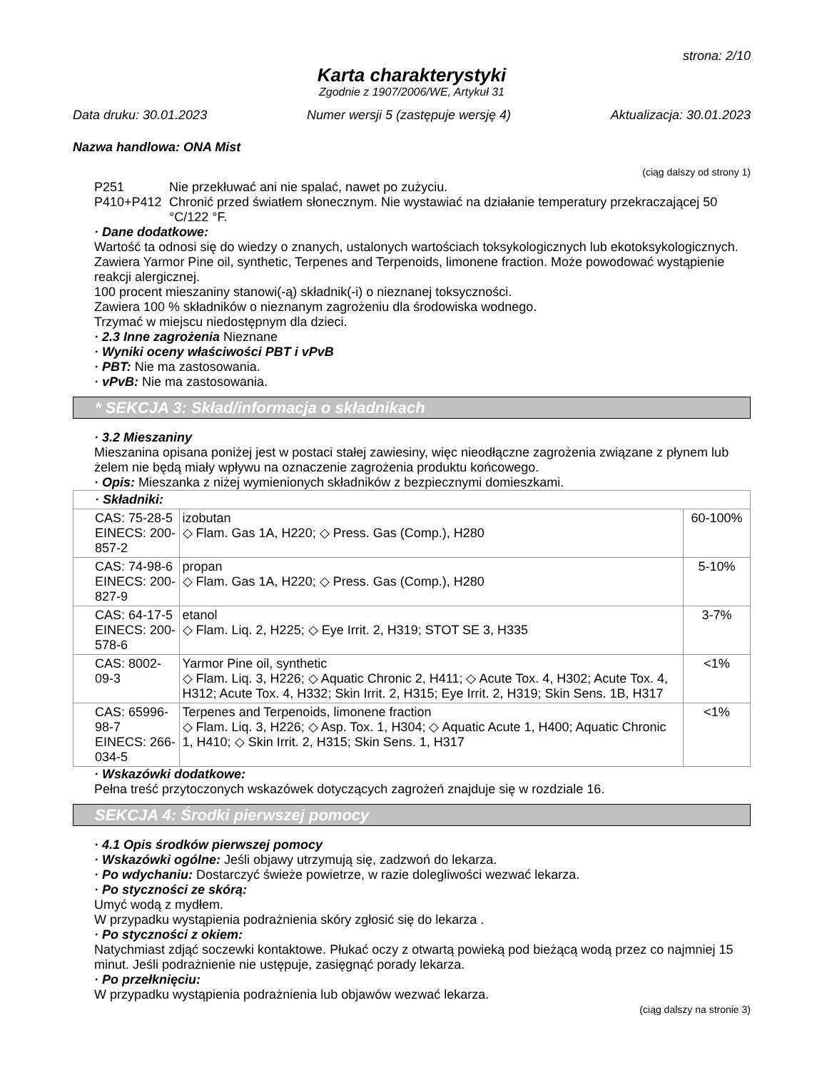strona: 2/10
Karta charakterystyki
Zgodnie z 1907/2006/WE, Artykuł 31
Data druku: 30.01.2023 Numer wersji 5 (zastępuje wersję 4) Aktualizacja: 30.01.2023
Nazwa handlowa: ONA Mist
(ciąg dalszy od strony 1)
P251 Nie przekłuwać ani nie spalać, nawet po zużyciu.
P410+P412 Chronić przed światłem słonecznym. Nie wystawiać na działanie temperatury przekraczającej 50 °C/122 °F.
· Dane dodatkowe:
Wartość ta odnosi się do wiedzy o znanych, ustalonych wartościach toksykologicznych lub ekotoksykologicznych.
Zawiera Yarmor Pine oil, synthetic, Terpenes and Terpenoids, limonene fraction. Może powodować wystąpienie reakcji alergicznej.
100 procent mieszaniny stanowi(-ą) składnik(-i) o nieznanej toksyczności.
Zawiera 100 % składników o nieznanym zagrożeniu dla środowiska wodnego.
Trzymać w miejscu niedostępnym dla dzieci.
· 2.3 Inne zagrożenia Nieznane
· Wyniki oceny właściwości PBT i vPvB
· PBT: Nie ma zastosowania.
· vPvB: Nie ma zastosowania.
* SEKCJA 3: Skład/informacja o składnikach
· 3.2 Mieszaniny
Mieszanina opisana poniżej jest w postaci stałej zawiesiny, więc nieodłączne zagrożenia związane z płynem lub żelem nie będą miały wpływu na oznaczenie zagrożenia produktu końcowego.
· Opis: Mieszanka z niżej wymienionych składników z bezpiecznymi domieszkami.
| · Składniki: | | |
| CAS: 75-28-5 EINECS: 200-857-2 | izobutan ◇ Flam. Gas 1A, H220; ◇ Press. Gas (Comp.), H280 | 60-100% |
| CAS: 74-98-6 EINECS: 200-827-9 | propan ◇ Flam. Gas 1A, H220; ◇ Press. Gas (Comp.), H280 | 5-10% |
| CAS: 64-17-5 EINECS: 200-578-6 | etanol ◇ Flam. Liq. 2, H225; ◇ Eye Irrit. 2, H319; STOT SE 3, H335 | 3-7% |
| CAS: 8002-09-3 | Yarmor Pine oil, synthetic ◇ Flam. Liq. 3, H226; ◇ Aquatic Chronic 2, H411; ◇ Acute Tox. 4, H302; Acute Tox. 4, H312; Acute Tox. 4, H332; Skin Irrit. 2, H315; Eye Irrit. 2, H319; Skin Sens. 1B, H317 | <1% |
| CAS: 65996-98-7 EINECS: 266-034-5 | Terpenes and Terpenoids, limonene fraction ◇ Flam. Liq. 3, H226; ◇ Asp. Tox. 1, H304; ◇ Aquatic Acute 1, H400; Aquatic Chronic 1, H410; ◇ Skin Irrit. 2, H315; Skin Sens. 1, H317 | <1% |
· Wskazówki dodatkowe:
Pełna treść przytoczonych wskazówek dotyczących zagrożeń znajduje się w rozdziale 16.
SEKCJA 4: Środki pierwszej pomocy
· 4.1 Opis środków pierwszej pomocy
· Wskazówki ogólne: Jeśli objawy utrzymują się, zadzwoń do lekarza.
· Po wdychaniu: Dostarczyć świeże powietrze, w razie dolegliwości wezwać lekarza.
· Po styczności ze skórą:
Umyć wodą z mydłem.
W przypadku wystąpienia podrażnienia skóry zgłosić się do lekarza .
· Po styczności z okiem:
Natychmiast zdjąć soczewki kontaktowe. Płukać oczy z otwartą powieką pod bieżącą wodą przez co najmniej 15 minut. Jeśli podrażnienie nie ustępuje, zasięgnąć porady lekarza.
· Po przełknięciu:
W przypadku wystąpienia podrażnienia lub objawów wezwać lekarza.
(ciąg dalszy na stronie 3)